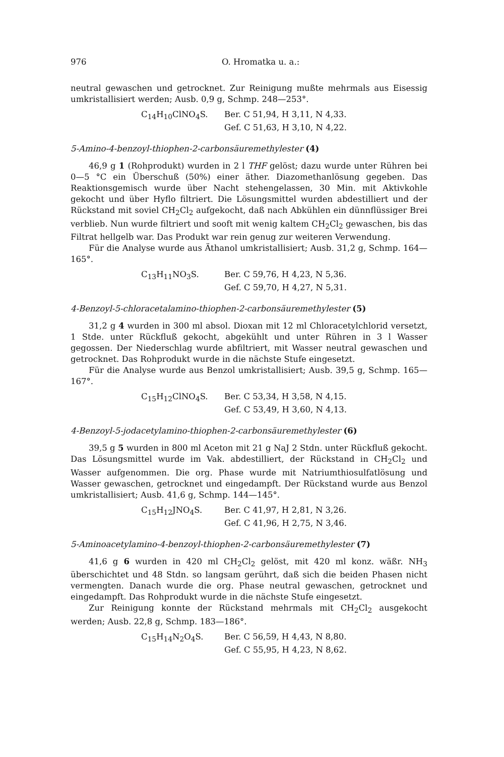976 O. Hromatka u. a.:
neutral gewaschen und getrocknet. Zur Reinigung mußte mehrmals aus Eisessig umkristallisiert werden; Ausb. 0,9 g, Schmp. 248—253°.
C<sub>14</sub>H<sub>10</sub>ClNO<sub>4</sub>S. Ber. C 51,94, H 3,11, N 4,33.
Gef. C 51,63, H 3,10, N 4,22.
5-Amino-4-benzoyl-thiophen-2-carbonsäuremethylester (4)
46,9 g 1 (Rohprodukt) wurden in 2 l THF gelöst; dazu wurde unter Rühren bei 0—5 °C ein Überschuß (50%) einer äther. Diazomethanlösung gegeben. Das Reaktionsgemisch wurde über Nacht stehengelassen, 30 Min. mit Aktivkohle gekocht und über Hyflo filtriert. Die Lösungsmittel wurden abdestilliert und der Rückstand mit soviel CH<sub>2</sub>Cl<sub>2</sub> aufgekocht, daß nach Abkühlen ein dünnflüssiger Brei verblieb. Nun wurde filtriert und sooft mit wenig kaltem CH<sub>2</sub>Cl<sub>2</sub> gewaschen, bis das Filtrat hellgelb war. Das Produkt war rein genug zur weiteren Verwendung.
Für die Analyse wurde aus Äthanol umkristallisiert; Ausb. 31,2 g, Schmp. 164—165°.
C<sub>13</sub>H<sub>11</sub>NO<sub>3</sub>S. Ber. C 59,76, H 4,23, N 5,36.
Gef. C 59,70, H 4,27, N 5,31.
4-Benzoyl-5-chloracetalamino-thiophen-2-carbonsäuremethylester (5)
31,2 g 4 wurden in 300 ml absol. Dioxan mit 12 ml Chloracetylchlorid versetzt, 1 Stde. unter Rückfluß gekocht, abgekühlt und unter Rühren in 3 l Wasser gegossen. Der Niederschlag wurde abfiltriert, mit Wasser neutral gewaschen und getrocknet. Das Rohprodukt wurde in die nächste Stufe eingesetzt.
Für die Analyse wurde aus Benzol umkristallisiert; Ausb. 39,5 g, Schmp. 165—167°.
C<sub>15</sub>H<sub>12</sub>ClNO<sub>4</sub>S. Ber. C 53,34, H 3,58, N 4,15.
Gef. C 53,49, H 3,60, N 4,13.
4-Benzoyl-5-jodacetylamino-thiophen-2-carbonsäuremethylester (6)
39,5 g 5 wurden in 800 ml Aceton mit 21 g NaJ 2 Stdn. unter Rückfluß gekocht. Das Lösungsmittel wurde im Vak. abdestilliert, der Rückstand in CH<sub>2</sub>Cl<sub>2</sub> und Wasser aufgenommen. Die org. Phase wurde mit Natriumthiosulfatlösung und Wasser gewaschen, getrocknet und eingedampft. Der Rückstand wurde aus Benzol umkristallisiert; Ausb. 41,6 g, Schmp. 144—145°.
C<sub>15</sub>H<sub>12</sub>JNO<sub>4</sub>S. Ber. C 41,97, H 2,81, N 3,26.
Gef. C 41,96, H 2,75, N 3,46.
5-Aminoacetylamino-4-benzoyl-thiophen-2-carbonsäuremethylester (7)
41,6 g 6 wurden in 420 ml CH<sub>2</sub>Cl<sub>2</sub> gelöst, mit 420 ml konz. wäßr. NH<sub>3</sub> überschichtet und 48 Stdn. so langsam gerührt, daß sich die beiden Phasen nicht vermengten. Danach wurde die org. Phase neutral gewaschen, getrocknet und eingedampft. Das Rohprodukt wurde in die nächste Stufe eingesetzt.
Zur Reinigung konnte der Rückstand mehrmals mit CH<sub>2</sub>Cl<sub>2</sub> ausgekocht werden; Ausb. 22,8 g, Schmp. 183—186°.
C<sub>15</sub>H<sub>14</sub>N<sub>2</sub>O<sub>4</sub>S. Ber. C 56,59, H 4,43, N 8,80.
Gef. C 55,95, H 4,23, N 8,62.